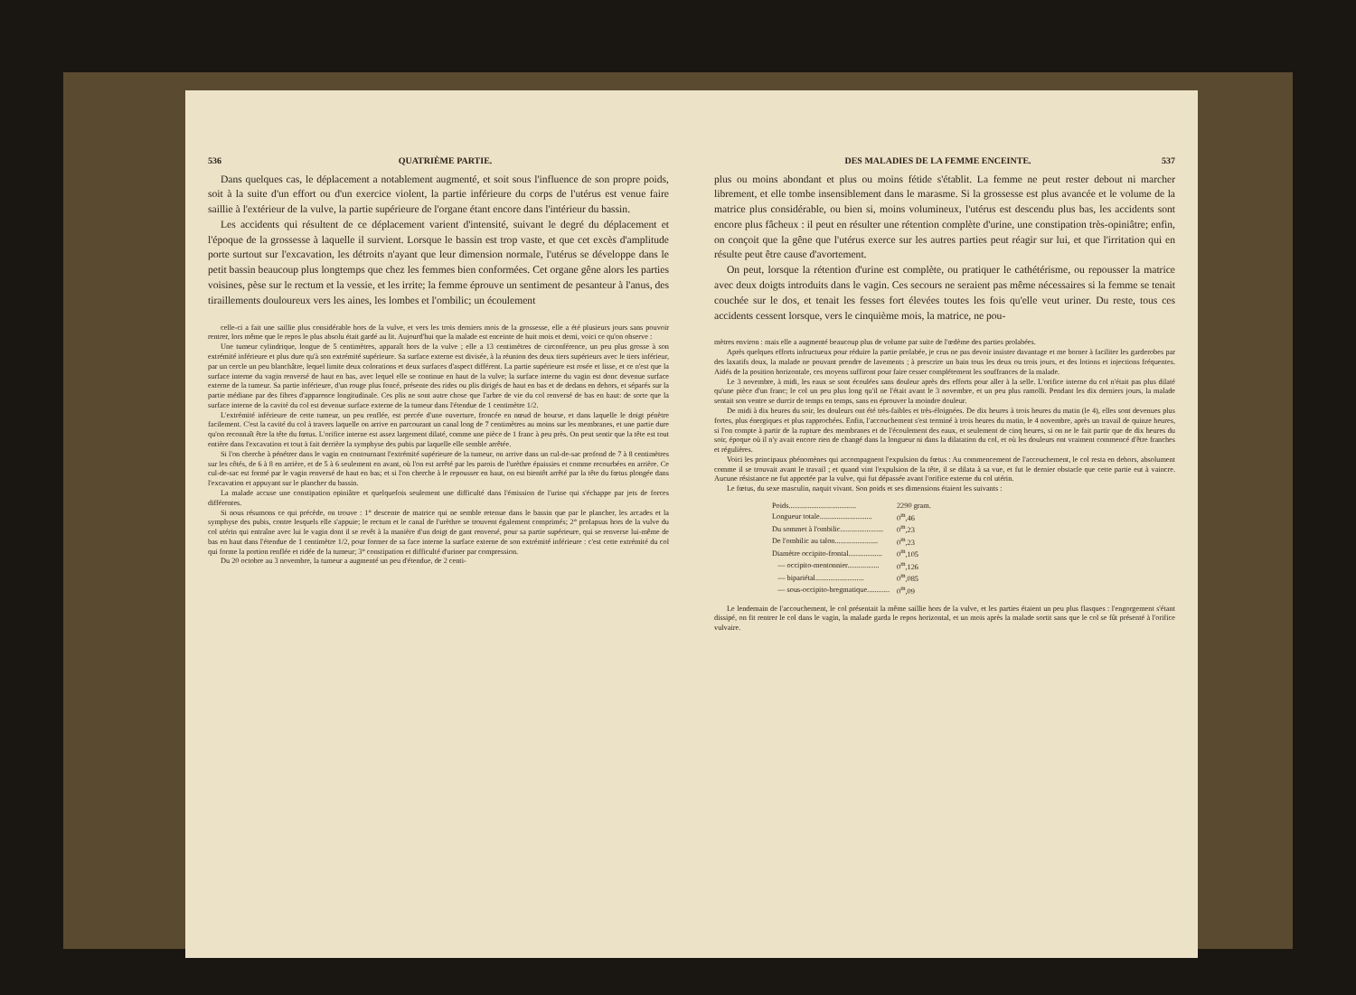536 QUATRIÈME PARTIE.
Dans quelques cas, le déplacement a notablement augmenté, et soit sous l'influence de son propre poids, soit à la suite d'un effort ou d'un exercice violent, la partie inférieure du corps de l'utérus est venue faire saillie à l'extérieur de la vulve, la partie supérieure de l'organe étant encore dans l'intérieur du bassin.
Les accidents qui résultent de ce déplacement varient d'intensité, suivant le degré du déplacement et l'époque de la grossesse à laquelle il survient. Lorsque le bassin est trop vaste, et que cet excès d'amplitude porte surtout sur l'excavation, les détroits n'ayant que leur dimension normale, l'utérus se développe dans le petit bassin beaucoup plus longtemps que chez les femmes bien conformées. Cet organe gêne alors les parties voisines, pèse sur le rectum et la vessie, et les irrite; la femme éprouve un sentiment de pesanteur à l'anus, des tiraillements douloureux vers les aines, les lombes et l'ombilic; un écoulement
celle-ci a fait une saillie plus considérable hors de la vulve, et vers les trois derniers mois de la grossesse, elle a été plusieurs jours sans pouvoir rentrer, lors même que le repos le plus absolu était gardé au lit. Aujourd'hui que la malade est enceinte de huit mois et demi, voici ce qu'on observe :
Une tumeur cylindrique, longue de 5 centimètres, apparaît hors de la vulve ; elle a 13 centimètres de circonférence, un peu plus grosse à son extrémité inférieure et plus dure qu'à son extrémité supérieure. Sa surface externe est divisée, à la réunion des deux tiers supérieurs avec le tiers inférieur, par un cercle un peu blanchâtre, lequel limite deux colorations et deux surfaces d'aspect différent. La partie supérieure est rosée et lisse, et ce n'est que la surface interne du vagin renversé de haut en bas, avec lequel elle se continue en haut de la vulve; la surface interne du vagin est donc devenue surface externe de la tumeur. Sa partie inférieure, d'un rouge plus foncé, présente des rides ou plis dirigés de haut en bas et de dedans en dehors, et séparés sur la partie médiane par des fibres d'apparence longitudinale. Ces plis ne sont autre chose que l'arbre de vie du col renversé de bas en haut: de sorte que la surface interne de la cavité du col est devenue surface externe de la tumeur dans l'étendue de 1 centimètre 1/2.
L'extrémité inférieure de cette tumeur, un peu renflée, est percée d'une ouverture, froncée en nœud de bourse, et dans laquelle le doigt pénètre facilement. C'est la cavité du col à travers laquelle on arrive en parcourant un canal long de 7 centimètres au moins sur les membranes, et une partie dure qu'on reconnaît être la tête du fœtus. L'orifice interne est assez largement dilaté, comme une pièce de 1 franc à peu près. On peut sentir que la tête est tout entière dans l'excavation et tout à fait derrière la symphyse des pubis par laquelle elle semble arrêtée.
Si l'on cherche à pénétrer dans le vagin en contournant l'extrémité supérieure de la tumeur, on arrive dans un cul-de-sac profond de 7 à 8 centimètres sur les côtés, de 6 à 8 en arrière, et de 5 à 6 seulement en avant, où l'on est arrêté par les parois de l'urèthre épaissies et comme recourbées en arrière. Ce cul-de-sac est formé par le vagin renversé de haut en bas; et si l'on cherche à le repousser en haut, on est bientôt arrêté par la tête du fœtus plongée dans l'excavation et appuyant sur le plancher du bassin.
La malade accuse une constipation opiniâtre et quelquefois seulement une difficulté dans l'émission de l'urine qui s'échappe par jets de forces différentes.
Si nous résumons ce qui précède, on trouve : 1° descente de matrice qui ne semble retenue dans le bassin que par le plancher, les arcades et la symphyse des pubis, contre lesquels elle s'appuie; le rectum et le canal de l'urèthre se trouvent également comprimés; 2° prolapsus hors de la vulve du col utérin qui entraîne avec lui le vagin dont il se revêt à la manière d'un doigt de gant renversé, pour sa partie supérieure, qui se renverse lui-même de bas en haut dans l'étendue de 1 centimètre 1/2, pour former de sa face interne la surface externe de son extrémité inférieure : c'est cette extrémité du col qui forme la portion renflée et ridée de la tumeur; 3° constipation et difficulté d'uriner par compression.
Du 20 octobre au 3 novembre, la tumeur a augmenté un peu d'étendue, de 2 centi-
DES MALADIES DE LA FEMME ENCEINTE. 537
plus ou moins abondant et plus ou moins fétide s'établit. La femme ne peut rester debout ni marcher librement, et elle tombe insensiblement dans le marasme. Si la grossesse est plus avancée et le volume de la matrice plus considérable, ou bien si, moins volumineux, l'utérus est descendu plus bas, les accidents sont encore plus fâcheux : il peut en résulter une rétention complète d'urine, une constipation très-opiniâtre; enfin, on conçoit que la gêne que l'utérus exerce sur les autres parties peut réagir sur lui, et que l'irritation qui en résulte peut être cause d'avortement.
On peut, lorsque la rétention d'urine est complète, ou pratiquer le cathétérisme, ou repousser la matrice avec deux doigts introduits dans le vagin. Ces secours ne seraient pas même nécessaires si la femme se tenait couchée sur le dos, et tenait les fesses fort élevées toutes les fois qu'elle veut uriner. Du reste, tous ces accidents cessent lorsque, vers le cinquième mois, la matrice, ne pou-
mètres environ : mais elle a augmenté beaucoup plus de volume par suite de l'œdème des parties prolabées.
Après quelques efforts infructueux pour réduire la partie prolabée, je crus ne pas devoir insister davantage et me borner à faciliter les garderobes par des laxatifs doux, la malade ne pouvant prendre de lavements ; à prescrire un bain tous les deux ou trois jours, et des lotions et injections fréquentes. Aidés de la position horizontale, ces moyens suffiront pour faire cesser complétement les souffrances de la malade.
Le 3 novembre, à midi, les eaux se sont écoulées sans douleur après des efforts pour aller à la selle. L'orifice interne du col n'était pas plus dilaté qu'une pièce d'un franc; le col un peu plus long qu'il ne l'était avant le 3 novembre, et un peu plus ramolli. Pendant les dix derniers jours, la malade sentait son ventre se durcir de temps en temps, sans en éprouver la moindre douleur.
De midi à dix heures du soir, les douleurs ont été très-faibles et très-éloignées. De dix heures à trois heures du matin (le 4), elles sont devenues plus fortes, plus énergiques et plus rapprochées. Enfin, l'accouchement s'est terminé à trois heures du matin, le 4 novembre, après un travail de quinze heures, si l'on compte à partir de la rupture des membranes et de l'écoulement des eaux, et seulement de cinq heures, si on ne le fait partir que de dix heures du soir, époque où il n'y avait encore rien de changé dans la longueur ni dans la dilatation du col, et où les douleurs ont vraiment commencé d'être franches et régulières.
Voici les principaux phénomènes qui accompagnent l'expulsion du fœtus : Au commencement de l'accouchement, le col resta en dehors, absolument comme il se trouvait avant le travail ; et quand vint l'expulsion de la tête, il se dilata à sa vue, et fut le dernier obstacle que cette partie eut à vaincre. Aucune résistance ne fut apportée par la vulve, qui fut dépassée avant l'orifice externe du col utérin.
Le fœtus, du sexe masculin, naquit vivant. Son poids et ses dimensions étaient les suivants :
| Poids.................................... | 2290 gram. |
| Longueur totale............................ | 0<sup>m</sup>,46 |
| Du sommet à l'ombilic....................... | 0<sup>m</sup>,23 |
| De l'ombilic au talon....................... | 0<sup>m</sup>,23 |
| Diamètre occipito-frontal.................. | 0<sup>m</sup>,105 |
| — occipito-mentonnier................. | 0<sup>m</sup>,126 |
| — bipariétal.......................... | 0<sup>m</sup>,085 |
| — sous-occipito-bregmatique............ | 0<sup>m</sup>,09 |
Le lendemain de l'accouchement, le col présentait la même saillie hors de la vulve, et les parties étaient un peu plus flasques : l'engorgement s'étant dissipé, on fit rentrer le col dans le vagin, la malade garda le repos horizontal, et un mois après la malade sortit sans que le col se fût présenté à l'orifice vulvaire.